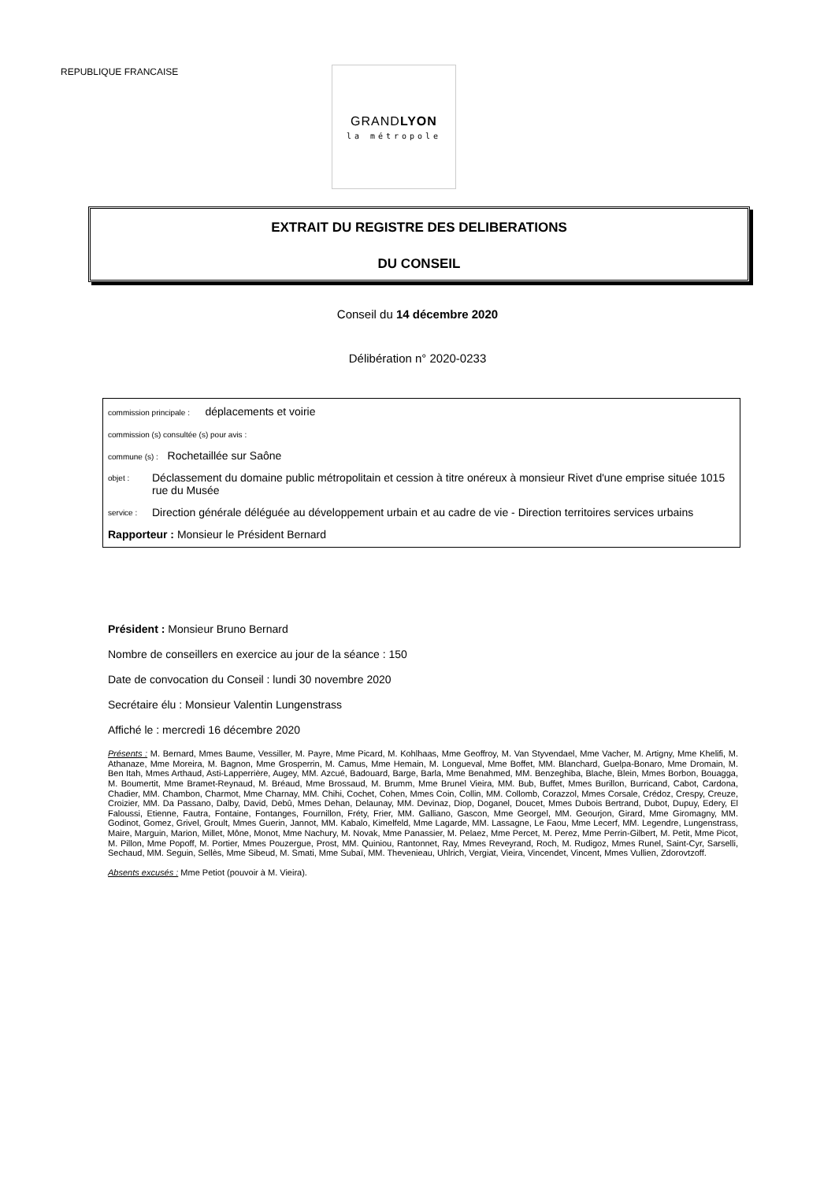REPUBLIQUE FRANCAISE
GRANDLYON
la métropole
EXTRAIT DU REGISTRE DES DELIBERATIONS
DU CONSEIL
Conseil du 14 décembre 2020
Délibération n° 2020-0233
commission principale : déplacements et voirie
commission (s) consultée (s) pour avis :
commune (s) : Rochetaillée sur Saône
objet : Déclassement du domaine public métropolitain et cession à titre onéreux à monsieur Rivet d'une emprise située 1015 rue du Musée
service : Direction générale déléguée au développement urbain et au cadre de vie - Direction territoires services urbains
Rapporteur : Monsieur le Président Bernard
Président : Monsieur Bruno Bernard
Nombre de conseillers en exercice au jour de la séance : 150
Date de convocation du Conseil : lundi 30 novembre 2020
Secrétaire élu : Monsieur Valentin Lungenstrass
Affiché le : mercredi 16 décembre 2020
Présents : M. Bernard, Mmes Baume, Vessiller, M. Payre, Mme Picard, M. Kohlhaas, Mme Geoffroy, M. Van Styvendael, Mme Vacher, M. Artigny, Mme Khelifi, M. Athanaze, Mme Moreira, M. Bagnon, Mme Grosperrin, M. Camus, Mme Hemain, M. Longueval, Mme Boffet, MM. Blanchard, Guelpa-Bonaro, Mme Dromain, M. Ben Itah, Mmes Arthaud, Asti-Lapperrière, Augey, MM. Azcué, Badouard, Barge, Barla, Mme Benahmed, MM. Benzeghiba, Blache, Blein, Mmes Borbon, Bouagga, M. Boumertit, Mme Bramet-Reynaud, M. Bréaud, Mme Brossaud, M. Brumm, Mme Brunel Vieira, MM. Bub, Buffet, Mmes Burillon, Burricand, Cabot, Cardona, Chadier, MM. Chambon, Charmot, Mme Charnay, MM. Chihi, Cochet, Cohen, Mmes Coin, Collin, MM. Collomb, Corazzol, Mmes Corsale, Crédoz, Crespy, Creuze, Croizier, MM. Da Passano, Dalby, David, Debû, Mmes Dehan, Delaunay, MM. Devinaz, Diop, Doganel, Doucet, Mmes Dubois Bertrand, Dubot, Dupuy, Edery, El Faloussi, Etienne, Fautra, Fontaine, Fontanges, Fournillon, Fréty, Frier, MM. Galliano, Gascon, Mme Georgel, MM. Geourjon, Girard, Mme Giromagny, MM. Godinot, Gomez, Grivel, Groult, Mmes Guerin, Jannot, MM. Kabalo, Kimelfeld, Mme Lagarde, MM. Lassagne, Le Faou, Mme Lecerf, MM. Legendre, Lungenstrass, Maire, Marguin, Marion, Millet, Mône, Monot, Mme Nachury, M. Novak, Mme Panassier, M. Pelaez, Mme Percet, M. Perez, Mme Perrin-Gilbert, M. Petit, Mme Picot, M. Pillon, Mme Popoff, M. Portier, Mmes Pouzergue, Prost, MM. Quiniou, Rantonnet, Ray, Mmes Reveyrand, Roch, M. Rudigoz, Mmes Runel, Saint-Cyr, Sarselli, Sechaud, MM. Seguin, Sellès, Mme Sibeud, M. Smati, Mme Subaï, MM. Thevenieau, Uhlrich, Vergiat, Vieira, Vincendet, Vincent, Mmes Vullien, Zdorovtzoff.
Absents excusés : Mme Petiot (pouvoir à M. Vieira).